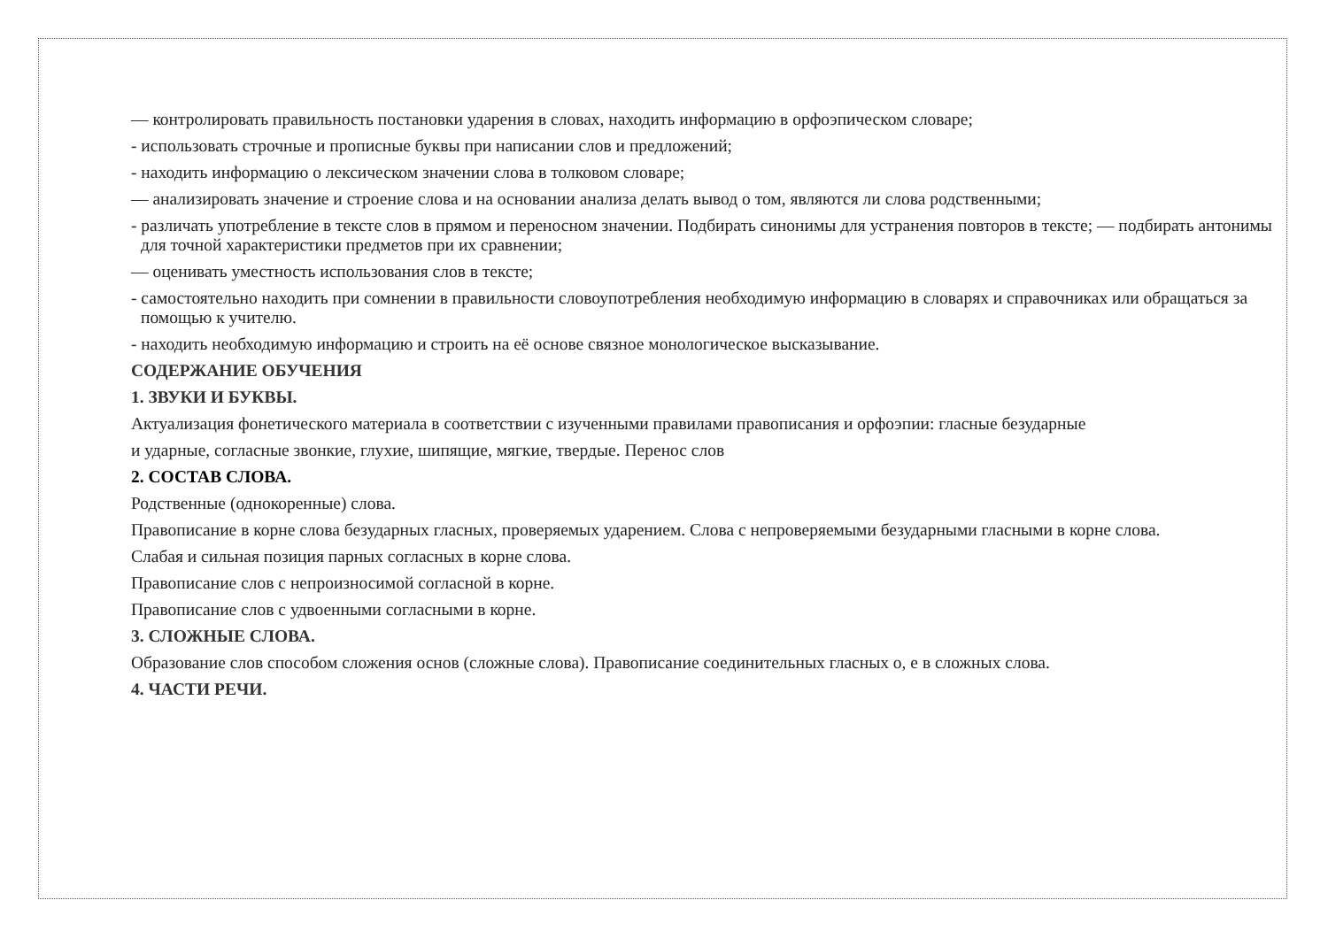— контролировать правильность постановки ударения в словах, находить информацию в орфоэпическом словаре;
- использовать строчные и прописные буквы при написании слов и предложений;
- находить информацию о лексическом значении слова в толковом словаре;
— анализировать значение и строение слова и на основании анализа делать вывод о том, являются ли слова родственными;
- различать употребление в тексте слов в прямом и переносном значении. Подбирать синонимы для устранения повторов в тексте; — подбирать антонимы для точной характеристики предметов при их сравнении;
— оценивать уместность использования слов в тексте;
- самостоятельно находить при сомнении в правильности словоупотребления необходимую информацию в словарях и справочниках или обращаться за помощью к учителю.
- находить необходимую информацию и строить на её основе связное монологическое высказывание.
СОДЕРЖАНИЕ ОБУЧЕНИЯ
1. ЗВУКИ И БУКВЫ.
Актуализация фонетического материала в соответствии с изученными правилами правописания и орфоэпии: гласные безударные
и ударные, согласные звонкие, глухие, шипящие, мягкие, твердые. Перенос слов
2. СОСТАВ СЛОВА.
Родственные (однокоренные) слова.
Правописание в корне слова безударных гласных, проверяемых ударением. Слова с непроверяемыми безударными гласными в корне слова.
Слабая и сильная позиция парных согласных в корне слова.
Правописание слов с непроизносимой согласной в корне.
Правописание слов с удвоенными согласными в корне.
3. СЛОЖНЫЕ СЛОВА.
Образование слов способом сложения основ (сложные слова). Правописание соединительных гласных о, е в сложных слова.
4. ЧАСТИ РЕЧИ.